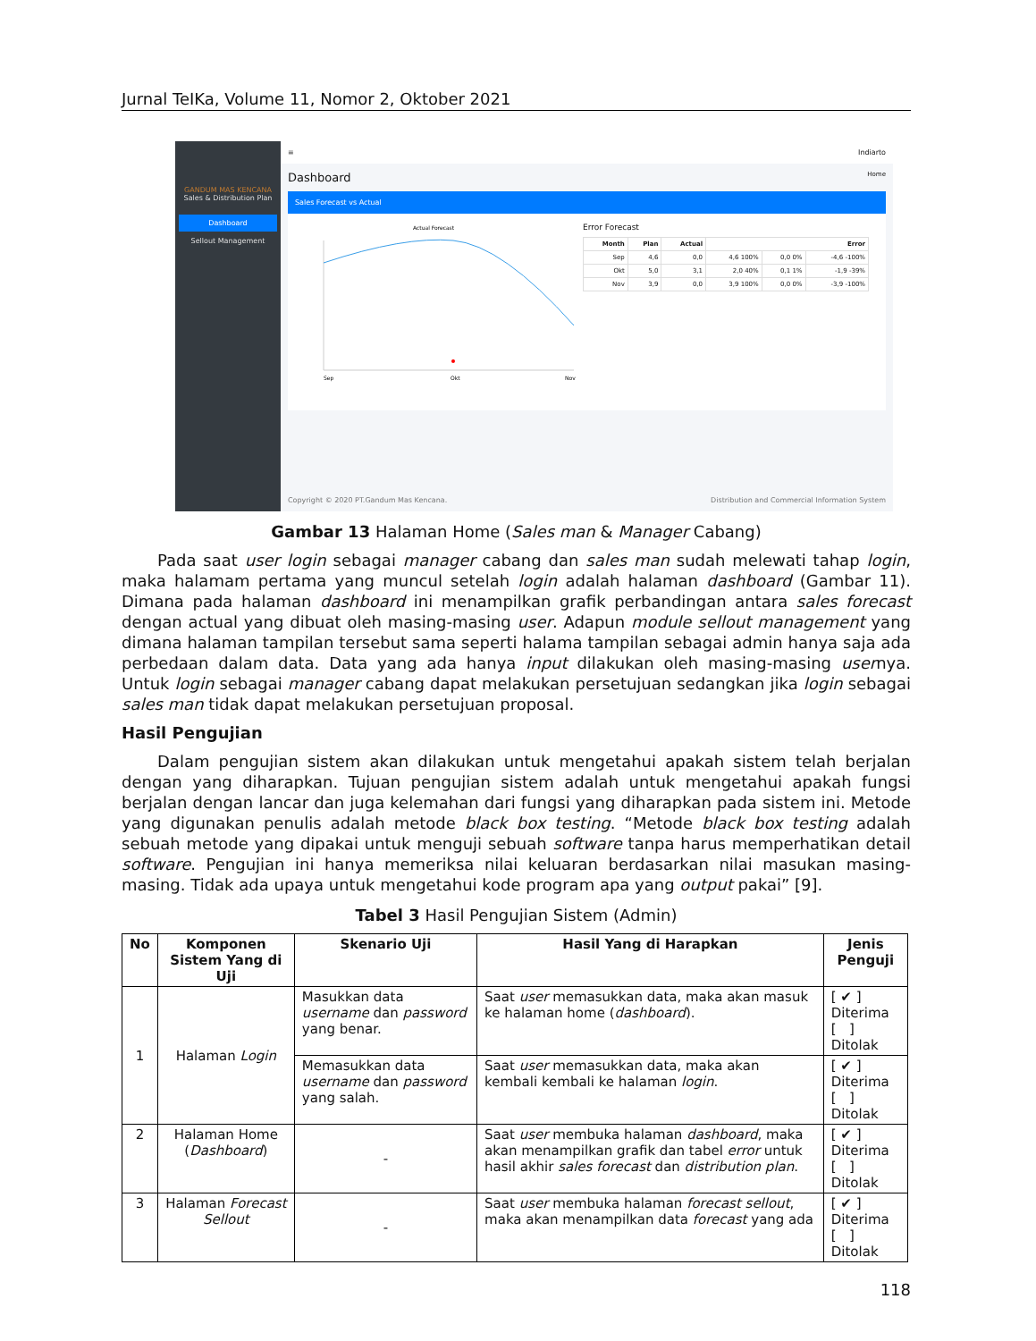Jurnal TeIKa, Volume 11, Nomor 2, Oktober 2021
GANDUM MAS KENCANA
Sales & Distribution Plan
Dashboard
Sellout Management
≡ Indiarto
Dashboard Home
Sales Forecast vs Actual
Actual Forecast
Sep
Okt
Nov
Error Forecast
| Month | Plan | Actual | Error | | |
| --- | --- | --- | --- | --- | --- |
| Sep | 4,6 | 0,0 | 4,6 100% | 0,0 0% | -4,6 -100% |
| Okt | 5,0 | 3,1 | 2,0 40% | 0,1 1% | -1,9 -39% |
| Nov | 3,9 | 0,0 | 3,9 100% | 0,0 0% | -3,9 -100% |
Copyright © 2020 PT.Gandum Mas Kencana. Distribution and Commercial Information System
Gambar 13 Halaman Home (Sales man & Manager Cabang)
Pada saat user login sebagai manager cabang dan sales man sudah melewati tahap login, maka halamam pertama yang muncul setelah login adalah halaman dashboard (Gambar 11). Dimana pada halaman dashboard ini menampilkan grafik perbandingan antara sales forecast dengan actual yang dibuat oleh masing-masing user. Adapun module sellout management yang dimana halaman tampilan tersebut sama seperti halama tampilan sebagai admin hanya saja ada perbedaan dalam data. Data yang ada hanya input dilakukan oleh masing-masing usernya. Untuk login sebagai manager cabang dapat melakukan persetujuan sedangkan jika login sebagai sales man tidak dapat melakukan persetujuan proposal.
Hasil Pengujian
Dalam pengujian sistem akan dilakukan untuk mengetahui apakah sistem telah berjalan dengan yang diharapkan. Tujuan pengujian sistem adalah untuk mengetahui apakah fungsi berjalan dengan lancar dan juga kelemahan dari fungsi yang diharapkan pada sistem ini. Metode yang digunakan penulis adalah metode black box testing. “Metode black box testing adalah sebuah metode yang dipakai untuk menguji sebuah software tanpa harus memperhatikan detail software. Pengujian ini hanya memeriksa nilai keluaran berdasarkan nilai masukan masing-masing. Tidak ada upaya untuk mengetahui kode program apa yang output pakai” [9].
Tabel 3 Hasil Pengujian Sistem (Admin)
| No | Komponen Sistem Yang di Uji | Skenario Uji | Hasil Yang di Harapkan | Jenis Penguji |
| --- | --- | --- | --- | --- |
| 1 | Halaman Login | Masukkan data username dan password yang benar. | Saat user memasukkan data, maka akan masuk ke halaman home ( dashboard ). | [ ✔ ] Diterima [ ] Ditolak |
| | | Memasukkan data username dan password yang salah. | Saat user memasukkan data, maka akan kembali kembali ke halaman login . | [ ✔ ] Diterima [ ] Ditolak |
| 2 | Halaman Home ( Dashboard ) | - | Saat user membuka halaman dashboard , maka akan menampilkan grafik dan tabel error untuk hasil akhir sales forecast dan distribution plan . | [ ✔ ] Diterima [ ] Ditolak |
| 3 | Halaman Forecast Sellout | - | Saat user membuka halaman forecast sellout , maka akan menampilkan data forecast yang ada | [ ✔ ] Diterima [ ] Ditolak |
118